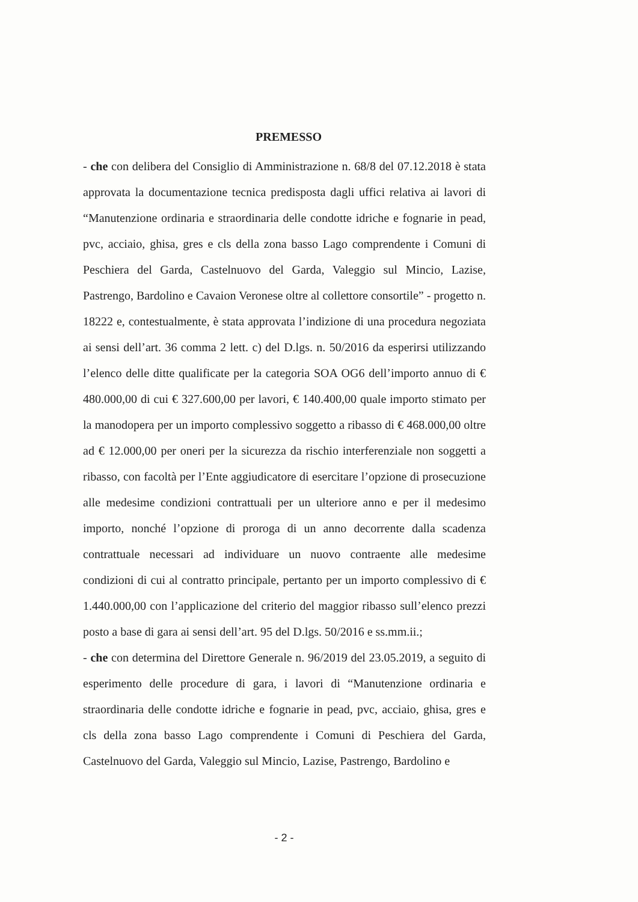PREMESSO
- che con delibera del Consiglio di Amministrazione n. 68/8 del 07.12.2018 è stata approvata la documentazione tecnica predisposta dagli uffici relativa ai lavori di “Manutenzione ordinaria e straordinaria delle condotte idriche e fognarie in pead, pvc, acciaio, ghisa, gres e cls della zona basso Lago comprendente i Comuni di Peschiera del Garda, Castelnuovo del Garda, Valeggio sul Mincio, Lazise, Pastrengo, Bardolino e Cavaion Veronese oltre al collettore consortile” - progetto n. 18222 e, contestualmente, è stata approvata l’indizione di una procedura negoziata ai sensi dell’art. 36 comma 2 lett. c) del D.lgs. n. 50/2016 da esperirsi utilizzando l’elenco delle ditte qualificate per la categoria SOA OG6 dell’importo annuo di € 480.000,00 di cui € 327.600,00 per lavori, € 140.400,00 quale importo stimato per la manodopera per un importo complessivo soggetto a ribasso di € 468.000,00 oltre ad € 12.000,00 per oneri per la sicurezza da rischio interferenziale non soggetti a ribasso, con facoltà per l’Ente aggiudicatore di esercitare l’opzione di prosecuzione alle medesime condizioni contrattuali per un ulteriore anno e per il medesimo importo, nonché l’opzione di proroga di un anno decorrente dalla scadenza contrattuale necessari ad individuare un nuovo contraente alle medesime condizioni di cui al contratto principale, pertanto per un importo complessivo di € 1.440.000,00 con l’applicazione del criterio del maggior ribasso sull’elenco prezzi posto a base di gara ai sensi dell’art. 95 del D.lgs. 50/2016 e ss.mm.ii.;
- che con determina del Direttore Generale n. 96/2019 del 23.05.2019, a seguito di esperimento delle procedure di gara, i lavori di “Manutenzione ordinaria e straordinaria delle condotte idriche e fognarie in pead, pvc, acciaio, ghisa, gres e cls della zona basso Lago comprendente i Comuni di Peschiera del Garda, Castelnuovo del Garda, Valeggio sul Mincio, Lazise, Pastrengo, Bardolino e
- 2 -